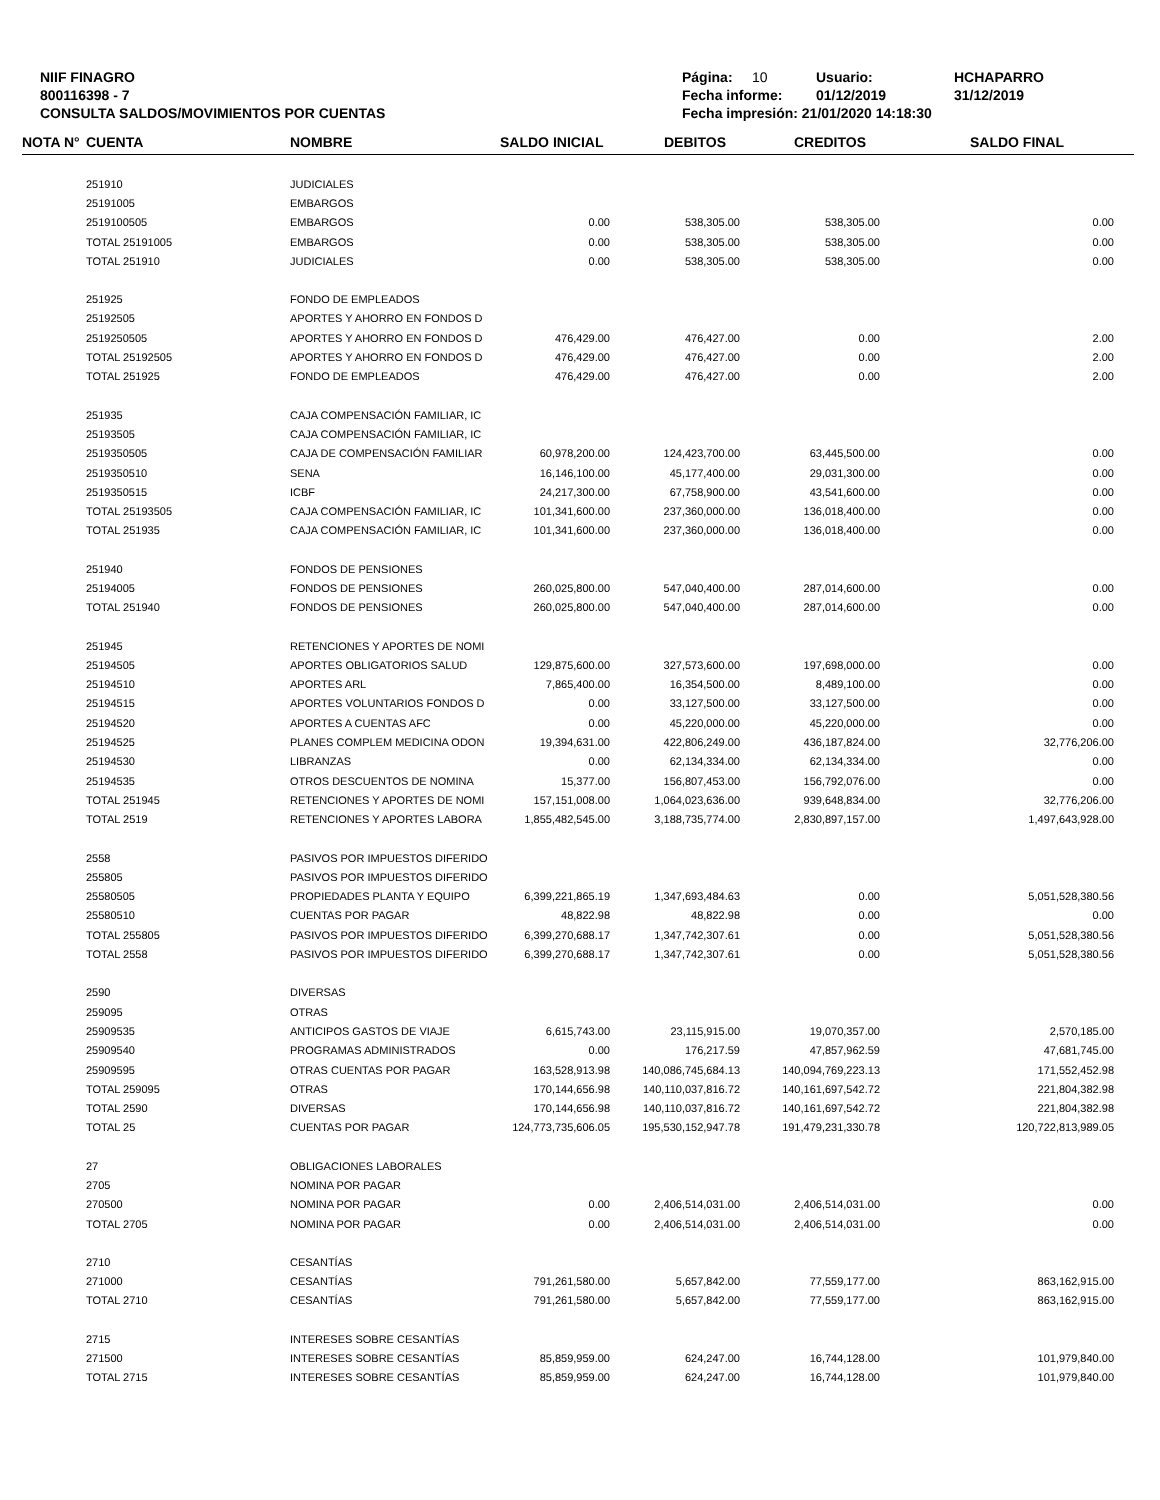NIIF FINAGRO
800116398 - 7
CONSULTA SALDOS/MOVIMIENTOS POR CUENTAS
Página: 10 Usuario: HCHAPARRO
Fecha informe: 01/12/2019 31/12/2019
Fecha impresión: 21/01/2020 14:18:30
| NOTA N° | CUENTA | NOMBRE | SALDO INICIAL | DEBITOS | CREDITOS | SALDO FINAL |
| --- | --- | --- | --- | --- | --- | --- |
| | 251910 | JUDICIALES | | | | |
| | 25191005 | EMBARGOS | | | | |
| | 2519100505 | EMBARGOS | 0.00 | 538,305.00 | 538,305.00 | 0.00 |
| | TOTAL 25191005 | EMBARGOS | 0.00 | 538,305.00 | 538,305.00 | 0.00 |
| | TOTAL 251910 | JUDICIALES | 0.00 | 538,305.00 | 538,305.00 | 0.00 |
| | 251925 | FONDO DE EMPLEADOS | | | | |
| | 25192505 | APORTES Y AHORRO EN FONDOS D | | | | |
| | 2519250505 | APORTES Y AHORRO EN FONDOS D | 476,429.00 | 476,427.00 | 0.00 | 2.00 |
| | TOTAL 25192505 | APORTES Y AHORRO EN FONDOS D | 476,429.00 | 476,427.00 | 0.00 | 2.00 |
| | TOTAL 251925 | FONDO DE EMPLEADOS | 476,429.00 | 476,427.00 | 0.00 | 2.00 |
| | 251935 | CAJA COMPENSACIÓN FAMILIAR, IC | | | | |
| | 25193505 | CAJA COMPENSACIÓN FAMILIAR, IC | | | | |
| | 2519350505 | CAJA DE COMPENSACIÓN FAMILIAR | 60,978,200.00 | 124,423,700.00 | 63,445,500.00 | 0.00 |
| | 2519350510 | SENA | 16,146,100.00 | 45,177,400.00 | 29,031,300.00 | 0.00 |
| | 2519350515 | ICBF | 24,217,300.00 | 67,758,900.00 | 43,541,600.00 | 0.00 |
| | TOTAL 25193505 | CAJA COMPENSACIÓN FAMILIAR, IC | 101,341,600.00 | 237,360,000.00 | 136,018,400.00 | 0.00 |
| | TOTAL 251935 | CAJA COMPENSACIÓN FAMILIAR, IC | 101,341,600.00 | 237,360,000.00 | 136,018,400.00 | 0.00 |
| | 251940 | FONDOS DE PENSIONES | | | | |
| | 25194005 | FONDOS DE PENSIONES | 260,025,800.00 | 547,040,400.00 | 287,014,600.00 | 0.00 |
| | TOTAL 251940 | FONDOS DE PENSIONES | 260,025,800.00 | 547,040,400.00 | 287,014,600.00 | 0.00 |
| | 251945 | RETENCIONES Y APORTES DE NOMI | | | | |
| | 25194505 | APORTES OBLIGATORIOS SALUD | 129,875,600.00 | 327,573,600.00 | 197,698,000.00 | 0.00 |
| | 25194510 | APORTES ARL | 7,865,400.00 | 16,354,500.00 | 8,489,100.00 | 0.00 |
| | 25194515 | APORTES VOLUNTARIOS FONDOS D | 0.00 | 33,127,500.00 | 33,127,500.00 | 0.00 |
| | 25194520 | APORTES A CUENTAS AFC | 0.00 | 45,220,000.00 | 45,220,000.00 | 0.00 |
| | 25194525 | PLANES COMPLEM MEDICINA ODON | 19,394,631.00 | 422,806,249.00 | 436,187,824.00 | 32,776,206.00 |
| | 25194530 | LIBRANZAS | 0.00 | 62,134,334.00 | 62,134,334.00 | 0.00 |
| | 25194535 | OTROS DESCUENTOS DE NOMINA | 15,377.00 | 156,807,453.00 | 156,792,076.00 | 0.00 |
| | TOTAL 251945 | RETENCIONES Y APORTES DE NOMI | 157,151,008.00 | 1,064,023,636.00 | 939,648,834.00 | 32,776,206.00 |
| | TOTAL 2519 | RETENCIONES Y APORTES LABORA | 1,855,482,545.00 | 3,188,735,774.00 | 2,830,897,157.00 | 1,497,643,928.00 |
| | 2558 | PASIVOS POR IMPUESTOS DIFERIDO | | | | |
| | 255805 | PASIVOS POR IMPUESTOS DIFERIDO | | | | |
| | 25580505 | PROPIEDADES PLANTA Y EQUIPO | 6,399,221,865.19 | 1,347,693,484.63 | 0.00 | 5,051,528,380.56 |
| | 25580510 | CUENTAS POR PAGAR | 48,822.98 | 48,822.98 | 0.00 | 0.00 |
| | TOTAL 255805 | PASIVOS POR IMPUESTOS DIFERIDO | 6,399,270,688.17 | 1,347,742,307.61 | 0.00 | 5,051,528,380.56 |
| | TOTAL 2558 | PASIVOS POR IMPUESTOS DIFERIDO | 6,399,270,688.17 | 1,347,742,307.61 | 0.00 | 5,051,528,380.56 |
| | 2590 | DIVERSAS | | | | |
| | 259095 | OTRAS | | | | |
| | 25909535 | ANTICIPOS GASTOS DE VIAJE | 6,615,743.00 | 23,115,915.00 | 19,070,357.00 | 2,570,185.00 |
| | 25909540 | PROGRAMAS ADMINISTRADOS | 0.00 | 176,217.59 | 47,857,962.59 | 47,681,745.00 |
| | 25909595 | OTRAS CUENTAS POR PAGAR | 163,528,913.98 | 140,086,745,684.13 | 140,094,769,223.13 | 171,552,452.98 |
| | TOTAL 259095 | OTRAS | 170,144,656.98 | 140,110,037,816.72 | 140,161,697,542.72 | 221,804,382.98 |
| | TOTAL 2590 | DIVERSAS | 170,144,656.98 | 140,110,037,816.72 | 140,161,697,542.72 | 221,804,382.98 |
| | TOTAL 25 | CUENTAS POR PAGAR | 124,773,735,606.05 | 195,530,152,947.78 | 191,479,231,330.78 | 120,722,813,989.05 |
| | 27 | OBLIGACIONES LABORALES | | | | |
| | 2705 | NOMINA POR PAGAR | | | | |
| | 270500 | NOMINA POR PAGAR | 0.00 | 2,406,514,031.00 | 2,406,514,031.00 | 0.00 |
| | TOTAL 2705 | NOMINA POR PAGAR | 0.00 | 2,406,514,031.00 | 2,406,514,031.00 | 0.00 |
| | 2710 | CESANTÍAS | | | | |
| | 271000 | CESANTÍAS | 791,261,580.00 | 5,657,842.00 | 77,559,177.00 | 863,162,915.00 |
| | TOTAL 2710 | CESANTÍAS | 791,261,580.00 | 5,657,842.00 | 77,559,177.00 | 863,162,915.00 |
| | 2715 | INTERESES SOBRE CESANTÍAS | | | | |
| | 271500 | INTERESES SOBRE CESANTÍAS | 85,859,959.00 | 624,247.00 | 16,744,128.00 | 101,979,840.00 |
| | TOTAL 2715 | INTERESES SOBRE CESANTÍAS | 85,859,959.00 | 624,247.00 | 16,744,128.00 | 101,979,840.00 |